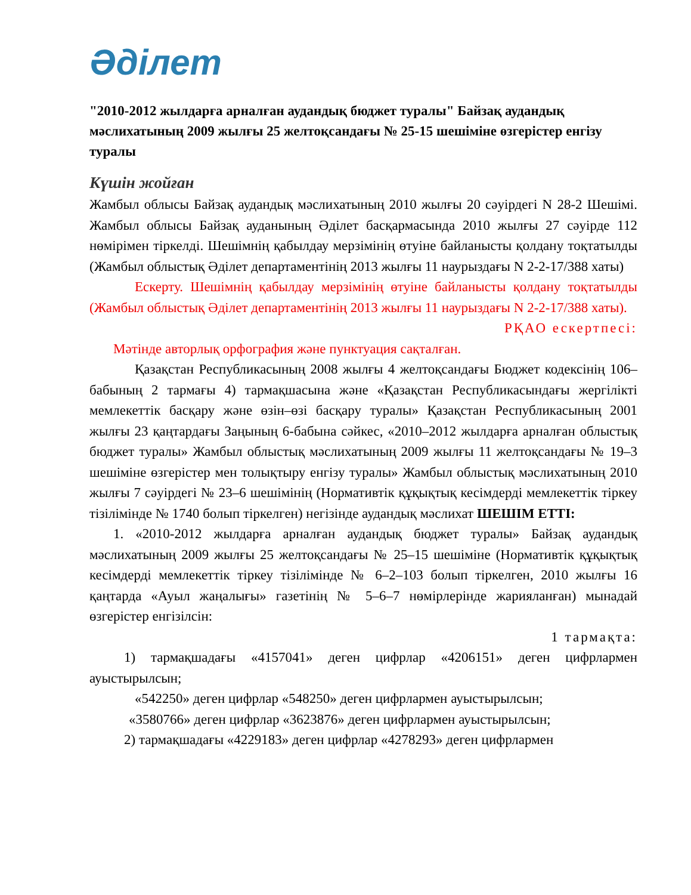Әділет
"2010-2012 жылдарға арналған аудандық бюджет туралы" Байзақ аудандық мәслихатының 2009 жылғы 25 желтоқсандағы № 25-15 шешіміне өзгерістер енгізу туралы
Күшін жойған
Жамбыл облысы Байзақ аудандық мәслихатының 2010 жылғы 20 сәуірдегі N 28-2 Шешімі. Жамбыл облысы Байзақ ауданының Әділет басқармасында 2010 жылғы 27 сәуірде 112 нөмірімен тіркелді. Шешімнің қабылдау мерзімінің өтуіне байланысты қолдану тоқтатылды (Жамбыл облыстық Әділет департаментінің 2013 жылғы 11 наурыздағы N 2-2-17/388 хаты)
Ескерту. Шешімнің қабылдау мерзімінің өтуіне байланысты қолдану тоқтатылды (Жамбыл облыстық Әділет департаментінің 2013 жылғы 11 наурыздағы N 2-2-17/388 хаты).
РҚАО ескертпесі:
Мәтінде авторлық орфография және пунктуация сақталған.
Қазақстан Республикасының 2008 жылғы 4 желтоқсандағы Бюджет кодексінің 106–бабының 2 тармағы 4) тармақшасына және «Қазақстан Республикасындағы жергілікті мемлекеттік басқару және өзін–өзі басқару туралы» Қазақстан Республикасының 2001 жылғы 23 қаңтардағы Заңының 6-бабына сәйкес, «2010–2012 жылдарға арналған облыстық бюджет туралы» Жамбыл облыстық мәслихатының 2009 жылғы 11 желтоқсандағы № 19–3 шешіміне өзгерістер мен толықтыру енгізу туралы» Жамбыл облыстық мәслихатының 2010 жылғы 7 сәуірдегі № 23–6 шешімінің (Нормативтік құқықтық кесімдерді мемлекеттік тіркеу тізілімінде № 1740 болып тіркелген) негізінде аудандық мәслихат ШЕШІМ ЕТТІ:
1. «2010-2012 жылдарға арналған аудандық бюджет туралы» Байзақ аудандық мәслихатының 2009 жылғы 25 желтоқсандағы № 25–15 шешіміне (Нормативтік құқықтық кесімдерді мемлекеттік тіркеу тізілімінде № 6–2–103 болып тіркелген, 2010 жылғы 16 қаңтарда «Ауыл жаңалығы» газетінің № 5–6–7 нөмірлерінде жарияланған) мынадай өзгерістер енгізілсін:
1 тармақта:
1) тармақшадағы «4157041» деген цифрлар «4206151» деген цифрлармен ауыстырылсын;
«542250» деген цифрлар «548250» деген цифрлармен ауыстырылсын;
«3580766» деген цифрлар «3623876» деген цифрлармен ауыстырылсын;
2) тармақшадағы «4229183» деген цифрлар «4278293» деген цифрлармен